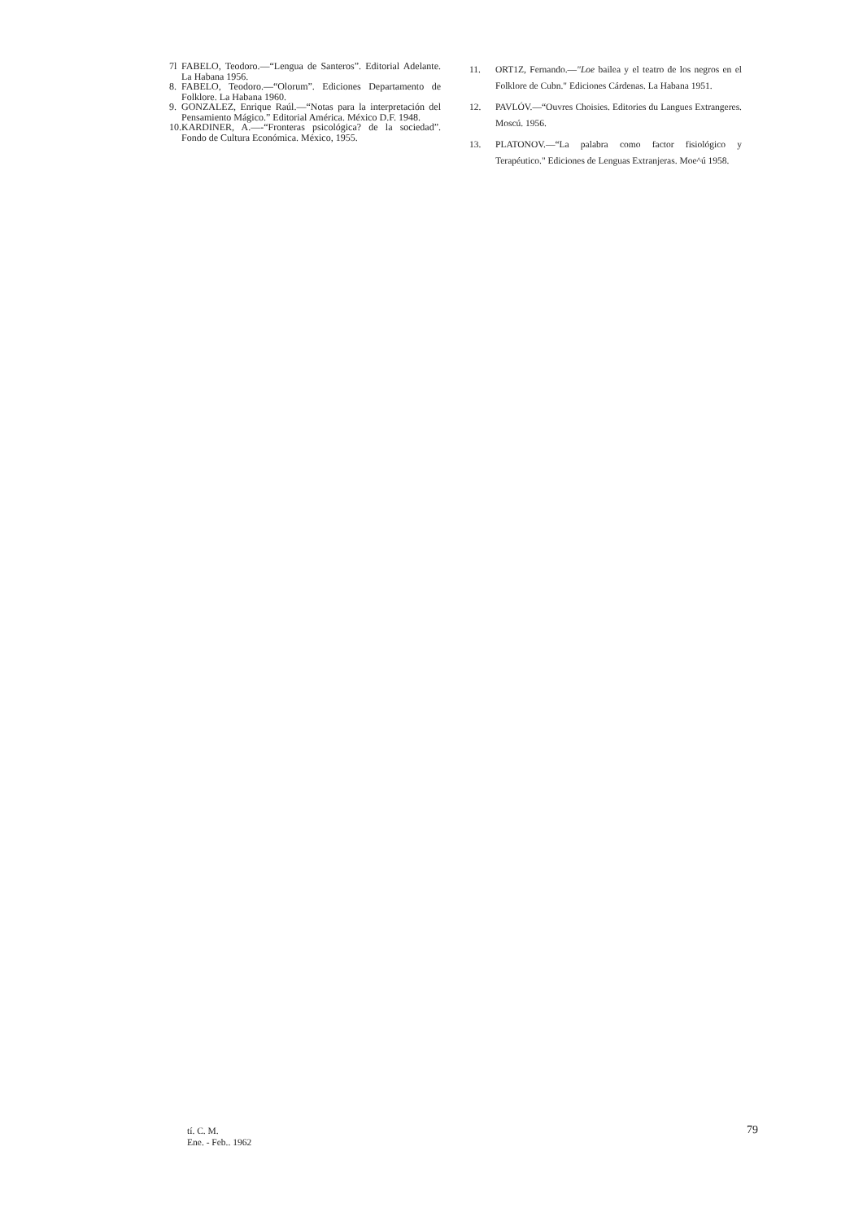7l FABELO, Teodoro.—“Lengua de Santeros”. Editorial Adelante. La Habana 1956.
8. FABELO, Teodoro.—“Olorum”. Ediciones Departamento de Folklore. La Habana 1960.
9. GONZALEZ, Enrique Raúl.—“Notas para la interpretación del Pensamiento Mágico.” Editorial América. México D.F. 1948.
10. KARDINER, A.—-“Fronteras psicológica? de la sociedad”. Fondo de Cultura Económica. México, 1955.
11. ORT1Z, Fernando.—"Loe bailea y el teatro de los negros en el Folklore de Cubn." Ediciones Cárdenas. La Habana 1951.
12. PAVLÓV.—“Ouvres Choisies. Editories du Langues Extrangeres. Moscú. 1956.
13. PLATONOV.—“La palabra como factor fisiológico y Terapéutico." Ediciones de Lenguas Extranjeras. Moe^ú 1958.
tí. C. M.
Ene. - Feb.. 1962
79